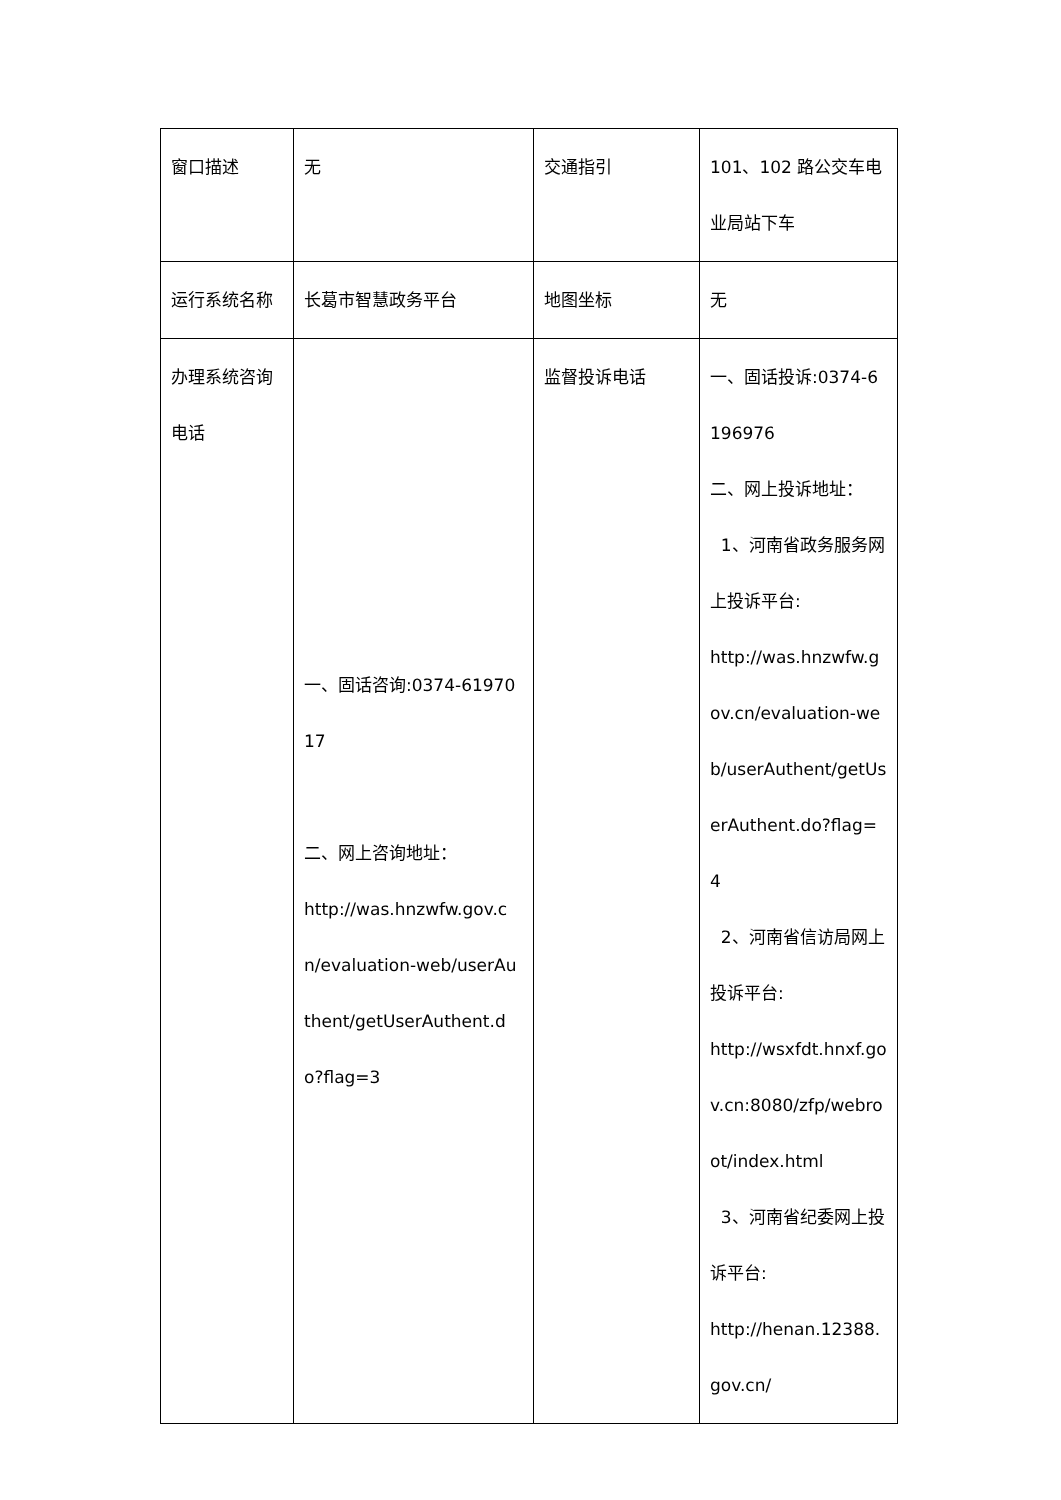| 窗口描述 | 无 | 交通指引 | 101、102 路公交车电业局站下车 |
| 运行系统名称 | 长葛市智慧政务平台 | 地图坐标 | 无 |
| 办理系统咨询电话 | 一、固话咨询:0374-6197017 二、网上咨询地址： http://was.hnzwfw.gov.cn/evaluation-web/userAuthent/getUserAuthent.do?flag=3 | 监督投诉电话 | 一、固话投诉:0374-6196976 二、网上投诉地址： 1、河南省政务服务网上投诉平台: http://was.hnzwfw.gov.cn/evaluation-web/userAuthent/getUserAuthent.do?flag=4 2、河南省信访局网上投诉平台: http://wsxfdt.hnxf.gov.cn:8080/zfp/webroot/index.html 3、河南省纪委网上投诉平台: http://henan.12388.gov.cn/ |